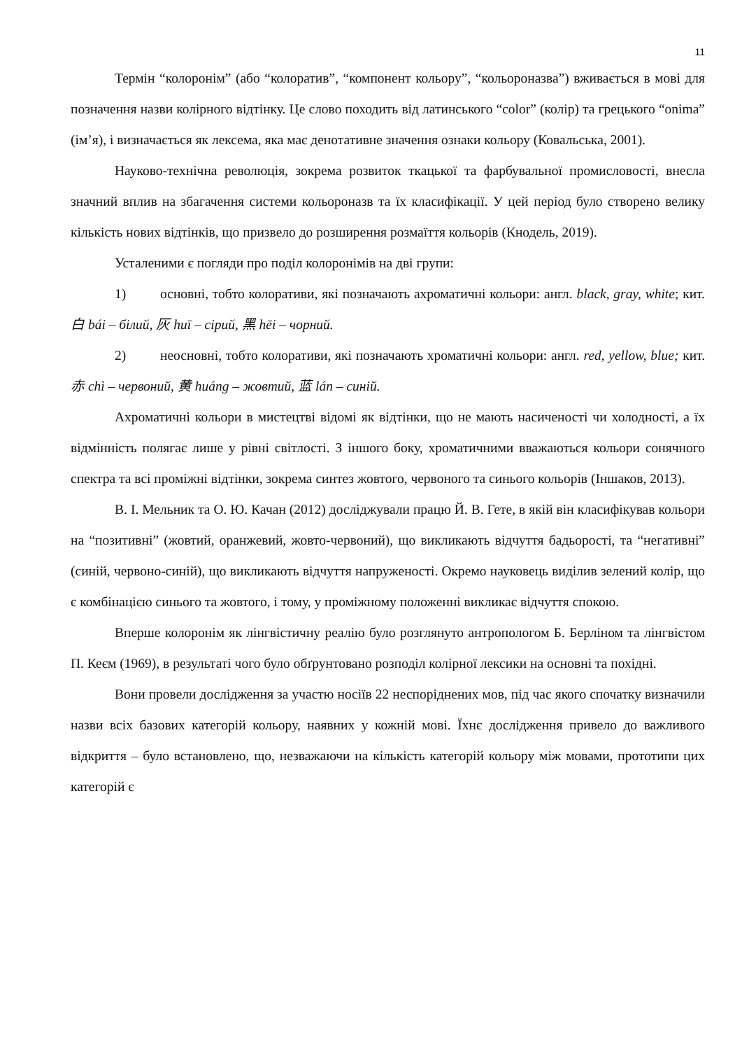11
Термін “колоронім” (або “колоратив”, “компонент кольору”, “кольороназва”) вживається в мові для позначення назви колірного відтінку. Це слово походить від латинського “color” (колір) та грецького “onima” (ім’я), і визначається як лексема, яка має денотативне значення ознаки кольору (Ковальська, 2001).
Науково-технічна революція, зокрема розвиток ткацької та фарбувальної промисловості, внесла значний вплив на збагачення системи кольороназв та їх класифікації. У цей період було створено велику кількість нових відтінків, що призвело до розширення розмаїття кольорів (Кнодель, 2019).
Усталеними є погляди про поділ колоронімів на дві групи:
1) основні, тобто колоративи, які позначають ахроматичні кольори: англ. black, gray, white; кит. 白 bái – білий, 灰 huī – сірий, 黑 hēi – чорний.
2) неосновні, тобто колоративи, які позначають хроматичні кольори: англ. red, yellow, blue; кит.赤 chì – червоний, 黄 huáng – жовтий, 蓝 lán – синій.
Ахроматичні кольори в мистецтві відомі як відтінки, що не мають насиченості чи холодності, а їх відмінність полягає лише у рівні світлості. З іншого боку, хроматичними вважаються кольори сонячного спектра та всі проміжні відтінки, зокрема синтез жовтого, червоного та синього кольорів (Іншаков, 2013).
В. І. Мельник та О. Ю. Качан (2012) досліджували працю Й. В. Гете, в якій він класифікував кольори на “позитивні” (жовтий, оранжевий, жовто-червоний), що викликають відчуття бадьорості, та “негативні” (синій, червоно-синій), що викликають відчуття напруженості. Окремо науковець виділив зелений колір, що є комбінацією синього та жовтого, і тому, у проміжному положенні викликає відчуття спокою.
Вперше колоронім як лінгвістичну реалію було розглянуто антропологом Б. Берліном та лінгвістом П. Кеєм (1969), в результаті чого було обґрунтовано розподіл колірної лексики на основні та похідні.
Вони провели дослідження за участю носіїв 22 неспоріднених мов, під час якого спочатку визначили назви всіх базових категорій кольору, наявних у кожній мові. Їхнє дослідження привело до важливого відкриття – було встановлено, що, незважаючи на кількість категорій кольору між мовами, прототипи цих категорій є